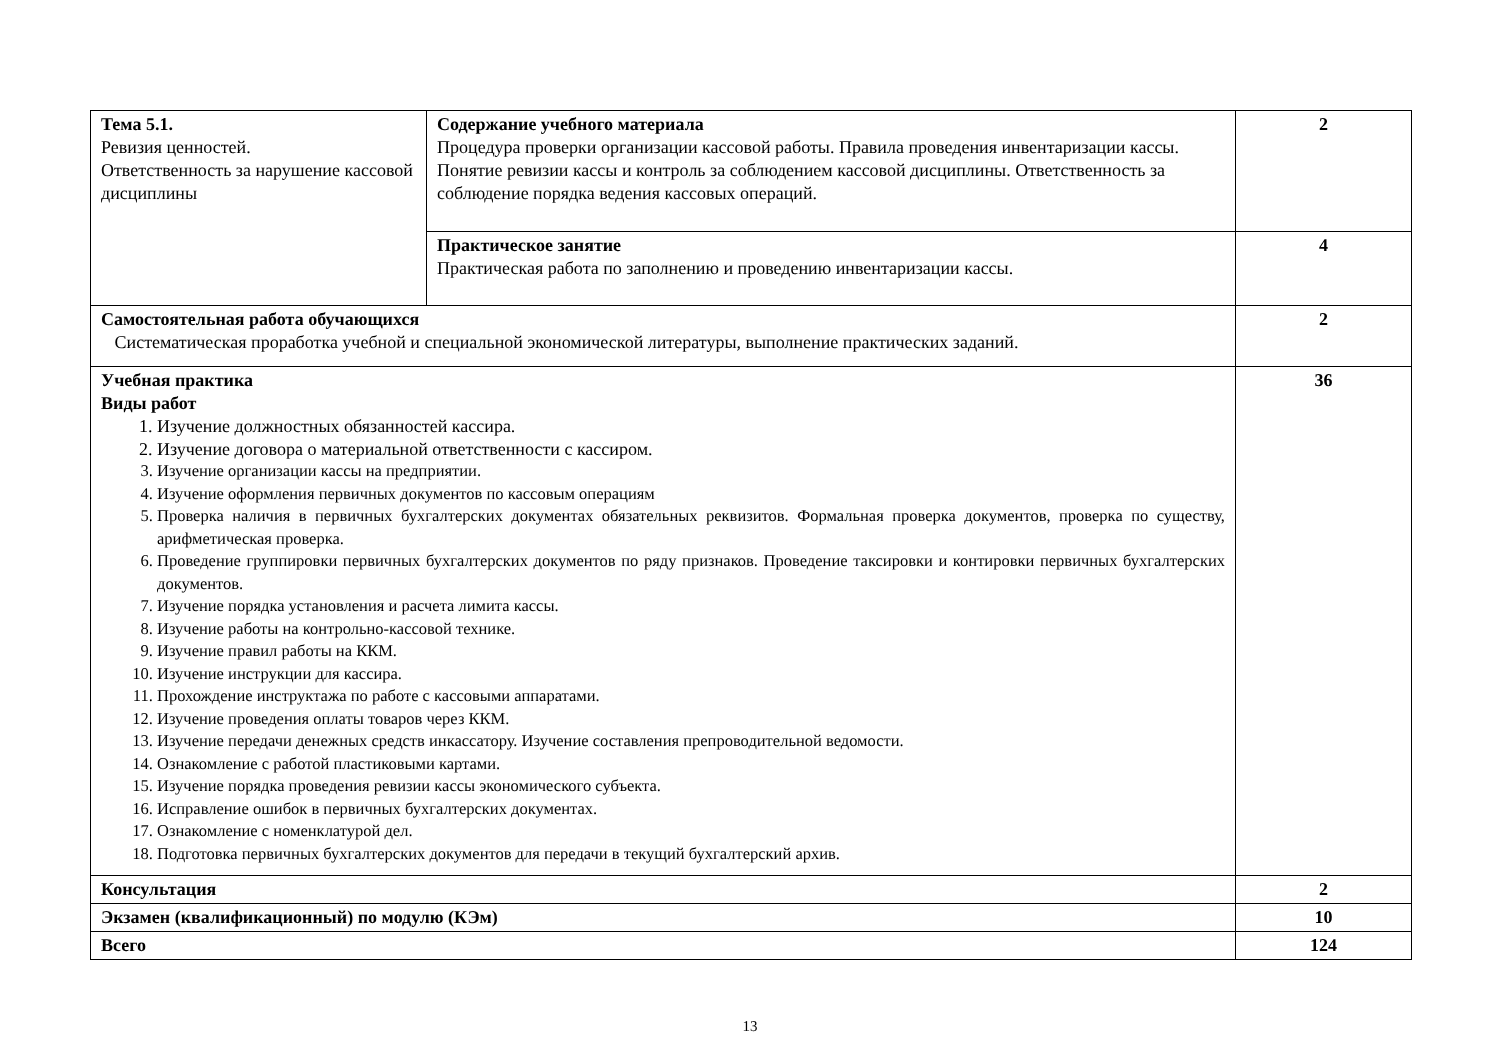| Тема 5.1. Ревизия ценностей. Ответственность за нарушение кассовой дисциплины | Содержание учебного материала Процедура проверки организации кассовой работы. Правила проведения инвентаризации кассы. Понятие ревизии кассы и контроль за соблюдением кассовой дисциплины. Ответственность за соблюдение порядка ведения кассовых операций. | 2 |
| | Практическое занятие Практическая работа по заполнению и проведению инвентаризации кассы. | 4 |
| Самостоятельная работа обучающихся Систематическая проработка учебной и специальной экономической литературы, выполнение практических заданий. | | 2 |
| Учебная практика Виды работ 1. Изучение должностных обязанностей кассира. 2. Изучение договора о материальной ответственности с кассиром. 3. Изучение организации кассы на предприятии. 4. Изучение оформления первичных документов по кассовым операциям 5. Проверка наличия в первичных бухгалтерских документах обязательных реквизитов. Формальная проверка документов, проверка по существу, арифметическая проверка. 6. Проведение группировки первичных бухгалтерских документов по ряду признаков. Проведение таксировки и контировки первичных бухгалтерских документов. 7. Изучение порядка установления и расчета лимита кассы. 8. Изучение работы на контрольно-кассовой технике. 9. Изучение правил работы на ККМ. 10. Изучение инструкции для кассира. 11. Прохождение инструктажа по работе с кассовыми аппаратами. 12. Изучение проведения оплаты товаров через ККМ. 13. Изучение передачи денежных средств инкассатору. Изучение составления препроводительной ведомости. 14. Ознакомление с работой пластиковыми картами. 15. Изучение порядка проведения ревизии кассы экономического субъекта. 16. Исправление ошибок в первичных бухгалтерских документах. 17. Ознакомление с номенклатурой дел. 18. Подготовка первичных бухгалтерских документов для передачи в текущий бухгалтерский архив. | | 36 |
| Консультация | | 2 |
| Экзамен (квалификационный) по модулю (КЭм) | | 10 |
| Всего | | 124 |
13